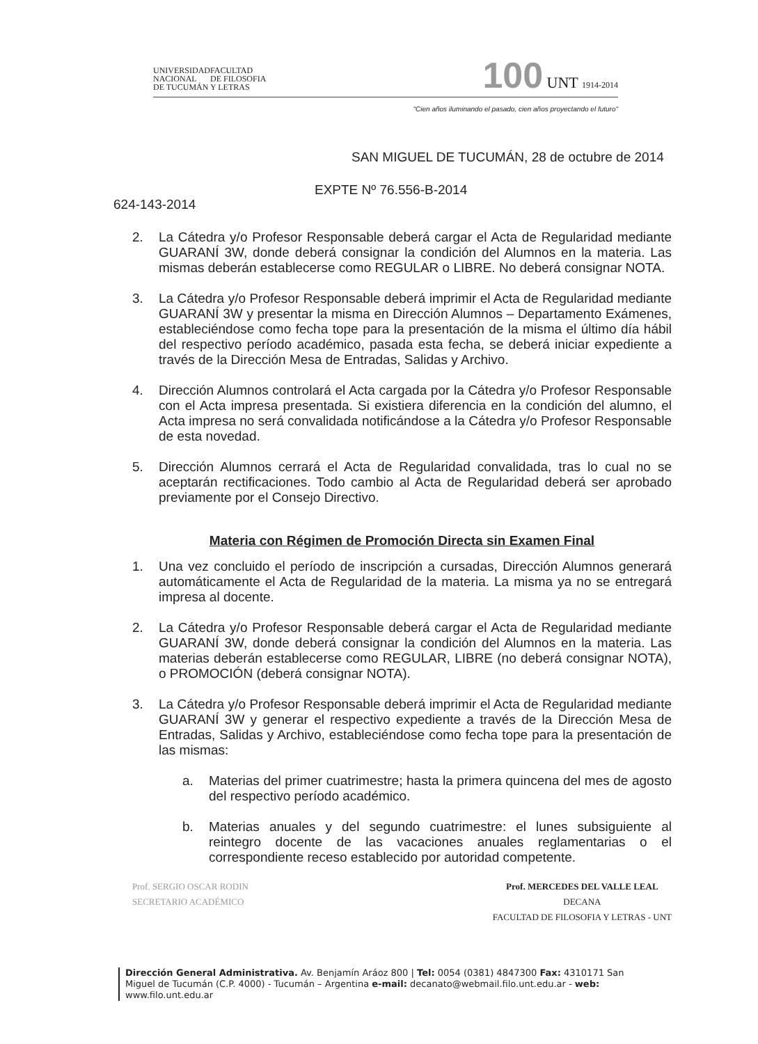UNIVERSIDAD
NACIONAL
DE TUCUMÁN
FACULTAD
DE FILOSOFIA
Y LETRAS
100 UNT 1914-2014
"Cien años iluminando el pasado, cien años proyectando el futuro"
SAN MIGUEL DE TUCUMÁN, 28 de octubre de 2014
EXPTE Nº 76.556-B-2014
624-143-2014
2. La Cátedra y/o Profesor Responsable deberá cargar el Acta de Regularidad mediante GUARANÍ 3W, donde deberá consignar la condición del Alumnos en la materia. Las mismas deberán establecerse como REGULAR o LIBRE. No deberá consignar NOTA.
3. La Cátedra y/o Profesor Responsable deberá imprimir el Acta de Regularidad mediante GUARANÍ 3W y presentar la misma en Dirección Alumnos – Departamento Exámenes, estableciéndose como fecha tope para la presentación de la misma el último día hábil del respectivo período académico, pasada esta fecha, se deberá iniciar expediente a través de la Dirección Mesa de Entradas, Salidas y Archivo.
4. Dirección Alumnos controlará el Acta cargada por la Cátedra y/o Profesor Responsable con el Acta impresa presentada. Si existiera diferencia en la condición del alumno, el Acta impresa no será convalidada notificándose a la Cátedra y/o Profesor Responsable de esta novedad.
5. Dirección Alumnos cerrará el Acta de Regularidad convalidada, tras lo cual no se aceptarán rectificaciones. Todo cambio al Acta de Regularidad deberá ser aprobado previamente por el Consejo Directivo.
Materia con Régimen de Promoción Directa sin Examen Final
1. Una vez concluido el período de inscripción a cursadas, Dirección Alumnos generará automáticamente el Acta de Regularidad de la materia. La misma ya no se entregará impresa al docente.
2. La Cátedra y/o Profesor Responsable deberá cargar el Acta de Regularidad mediante GUARANÍ 3W, donde deberá consignar la condición del Alumnos en la materia. Las materias deberán establecerse como REGULAR, LIBRE (no deberá consignar NOTA), o PROMOCIÓN (deberá consignar NOTA).
3. La Cátedra y/o Profesor Responsable deberá imprimir el Acta de Regularidad mediante GUARANÍ 3W y generar el respectivo expediente a través de la Dirección Mesa de Entradas, Salidas y Archivo, estableciéndose como fecha tope para la presentación de las mismas:
a. Materias del primer cuatrimestre; hasta la primera quincena del mes de agosto del respectivo período académico.
b. Materias anuales y del segundo cuatrimestre: el lunes subsiguiente al reintegro docente de las vacaciones anuales reglamentarias o el correspondiente receso establecido por autoridad competente.
Prof. SERGIO OSCAR RODIN
SECRETARIO ACADÉMICO
Prof. MERCEDES DEL VALLE LEAL
DECANA
FACULTAD DE FILOSOFIA Y LETRAS - UNT
Dirección General Administrativa. Av. Benjamín Aráoz 800 | Tel: 0054 (0381) 4847300 Fax: 4310171 San Miguel de Tucumán (C.P. 4000) - Tucumán – Argentina e-mail: decanato@webmail.filo.unt.edu.ar - web: www.filo.unt.edu.ar